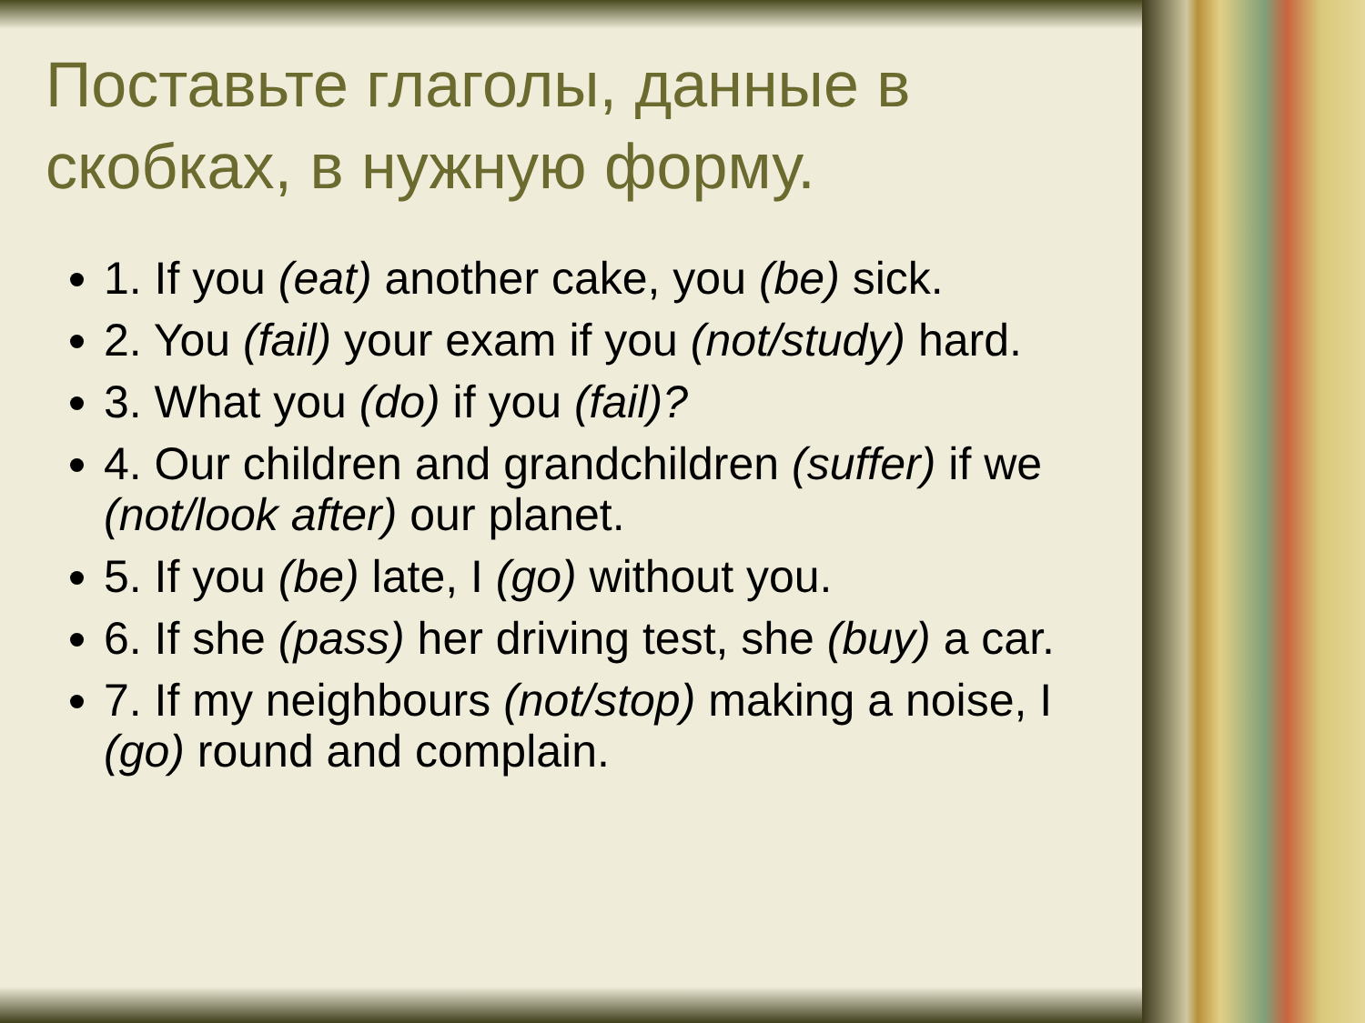Поставьте глаголы, данные в скобках, в нужную форму.
1. If you (eat) another cake, you (be) sick.
2. You (fail) your exam if you (not/study) hard.
3. What you (do) if you (fail)?
4. Our children and grandchildren (suffer) if we (not/look after) our planet.
5. If you (be) late, I (go) without you.
6. If she (pass) her driving test, she (buy) a car.
7. If my neighbours (not/stop) making a noise, I (go) round and complain.